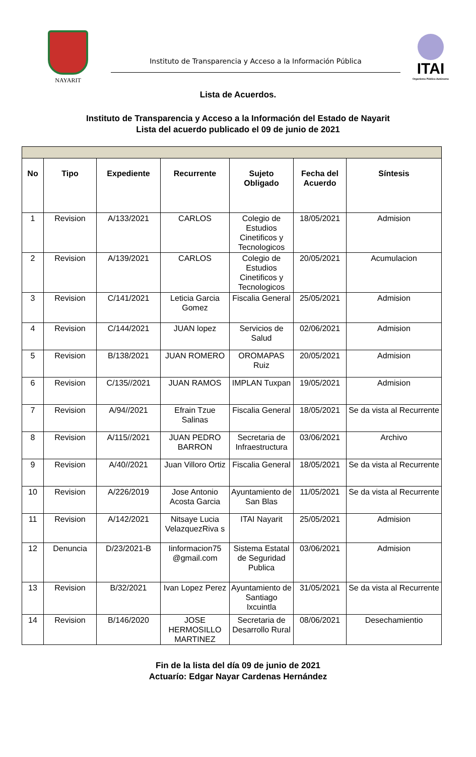NAYARIT
Instituto de Transparencia y Acceso a la Información Pública
ITAI
Organismo Público Autónomo
Lista de Acuerdos.
Instituto de Transparencia y Acceso a la Información del Estado de Nayarit
Lista del acuerdo publicado el 09 de junio de 2021
| No | Tipo | Expediente | Recurrente | Sujeto Obligado | Fecha del Acuerdo | Síntesis |
| --- | --- | --- | --- | --- | --- | --- |
| 1 | Revision | A/133/2021 | CARLOS | Colegio de Estudios Cinetificos y Tecnologicos | 18/05/2021 | Admision |
| 2 | Revision | A/139/2021 | CARLOS | Colegio de Estudios Cinetificos y Tecnologicos | 20/05/2021 | Acumulacion |
| 3 | Revision | C/141/2021 | Leticia Garcia Gomez | Fiscalia General | 25/05/2021 | Admision |
| 4 | Revision | C/144/2021 | JUAN lopez | Servicios de Salud | 02/06/2021 | Admision |
| 5 | Revision | B/138/2021 | JUAN ROMERO | OROMAPAS Ruiz | 20/05/2021 | Admision |
| 6 | Revision | C/135//2021 | JUAN RAMOS | IMPLAN Tuxpan | 19/05/2021 | Admision |
| 7 | Revision | A/94//2021 | Efrain Tzue Salinas | Fiscalia General | 18/05/2021 | Se da vista al Recurrente |
| 8 | Revision | A/115//2021 | JUAN PEDRO BARRON | Secretaria de Infraestructura | 03/06/2021 | Archivo |
| 9 | Revision | A/40//2021 | Juan Villoro Ortiz | Fiscalia General | 18/05/2021 | Se da vista al Recurrente |
| 10 | Revision | A/226/2019 | Jose Antonio Acosta Garcia | Ayuntamiento de San Blas | 11/05/2021 | Se da vista al Recurrente |
| 11 | Revision | A/142/2021 | Nitsaye Lucia VelazquezRiva s | ITAI Nayarit | 25/05/2021 | Admision |
| 12 | Denuncia | D/23/2021-B | Iinformacion75 @gmail.com | Sistema Estatal de Seguridad Publica | 03/06/2021 | Admision |
| 13 | Revision | B/32/2021 | Ivan Lopez Perez | Ayuntamiento de Santiago Ixcuintla | 31/05/2021 | Se da vista al Recurrente |
| 14 | Revision | B/146/2020 | JOSE HERMOSILLO MARTINEZ | Secretaria de Desarrollo Rural | 08/06/2021 | Desechamientio |
Fin de la lista del día 09 de junio de 2021
Actuarío: Edgar Nayar Cardenas Hernández